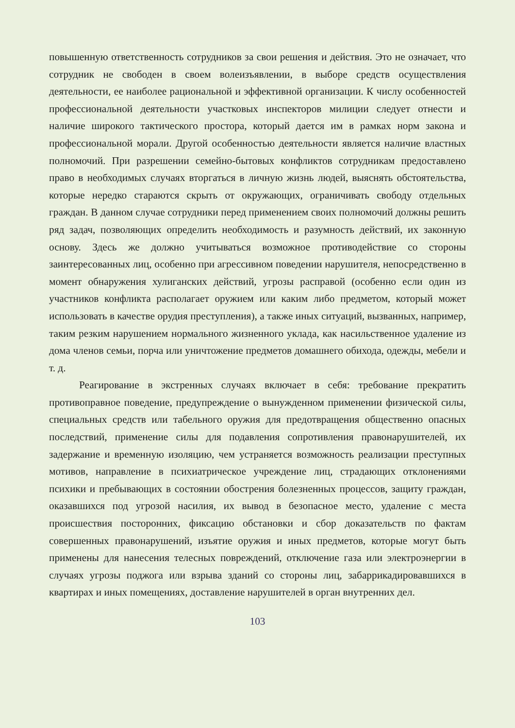повышенную ответственность сотрудников за свои решения и действия. Это не означает, что сотрудник не свободен в своем волеизъявлении, в выборе средств осуществления деятельности, ее наиболее рациональной и эффективной организации. К числу особенностей профессиональной деятельности участковых инспекторов милиции следует отнести и наличие широкого тактического простора, который дается им в рамках норм закона и профессиональной морали. Другой особенностью деятельности является наличие властных полномочий. При разрешении семейно-бытовых конфликтов сотрудникам предоставлено право в необходимых случаях вторгаться в личную жизнь людей, выяснять обстоятельства, которые нередко стараются скрыть от окружающих, ограничивать свободу отдельных граждан. В данном случае сотрудники перед применением своих полномочий должны решить ряд задач, позволяющих определить необходимость и разумность действий, их законную основу. Здесь же должно учитываться возможное противодействие со стороны заинтересованных лиц, особенно при агрессивном поведении нарушителя, непосредственно в момент обнаружения хулиганских действий, угрозы расправой (особенно если один из участников конфликта располагает оружием или каким либо предметом, который может использовать в качестве орудия преступления), а также иных ситуаций, вызванных, например, таким резким нарушением нормального жизненного уклада, как насильственное удаление из дома членов семьи, порча или уничтожение предметов домашнего обихода, одежды, мебели и т. д.
Реагирование в экстренных случаях включает в себя: требование прекратить противоправное поведение, предупреждение о вынужденном применении физической силы, специальных средств или табельного оружия для предотвращения общественно опасных последствий, применение силы для подавления сопротивления правонарушителей, их задержание и временную изоляцию, чем устраняется возможность реализации преступных мотивов, направление в психиатрическое учреждение лиц, страдающих отклонениями психики и пребывающих в состоянии обострения болезненных процессов, защиту граждан, оказавшихся под угрозой насилия, их вывод в безопасное место, удаление с места происшествия посторонних, фиксацию обстановки и сбор доказательств по фактам совершенных правонарушений, изъятие оружия и иных предметов, которые могут быть применены для нанесения телесных повреждений, отключение газа или электроэнергии в случаях угрозы поджога или взрыва зданий со стороны лиц, забаррикадировавшихся в квартирах и иных помещениях, доставление нарушителей в орган внутренних дел.
103